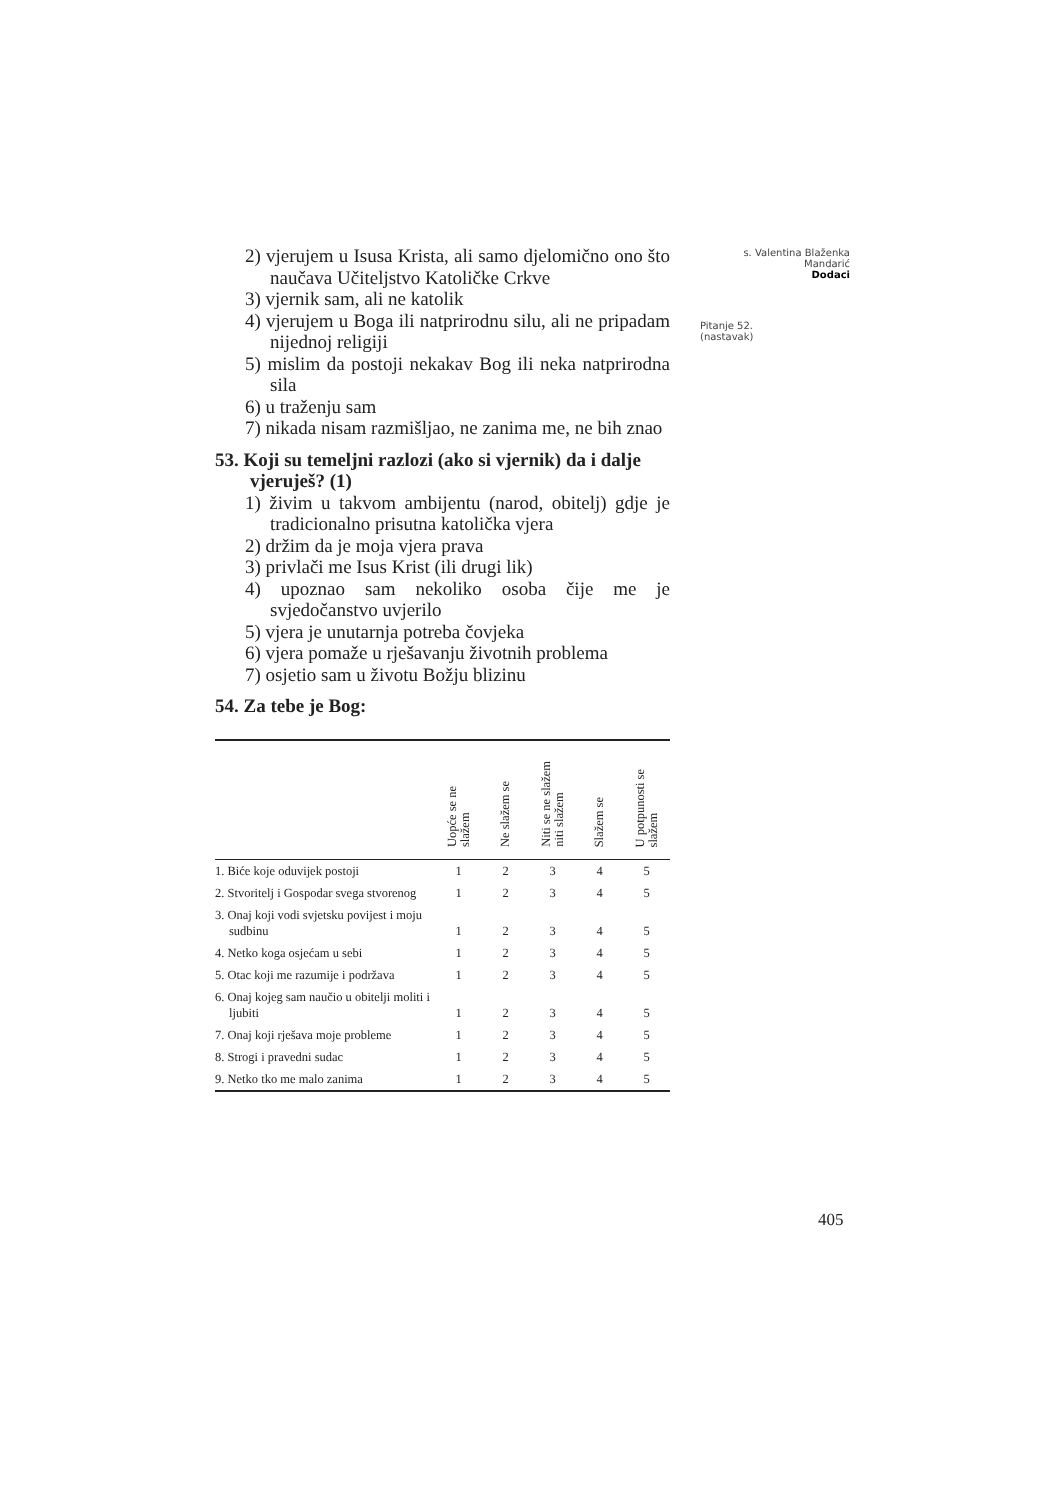2) vjerujem u Isusa Krista, ali samo djelomično ono što naučava Učiteljstvo Katoličke Crkve
3) vjernik sam, ali ne katolik
4) vjerujem u Boga ili natprirodnu silu, ali ne pripadam nijednoj religiji
5) mislim da postoji nekakav Bog ili neka natprirodna sila
6) u traženju sam
7) nikada nisam razmišljao, ne zanima me, ne bih znao
53. Koji su temeljni razlozi (ako si vjernik) da i dalje vjeruješ? (1)
1) živim u takvom ambijentu (narod, obitelj) gdje je tradicionalno prisutna katolička vjera
2) držim da je moja vjera prava
3) privlači me Isus Krist (ili drugi lik)
4) upoznao sam nekoliko osoba čije me je svjedočanstvo uvjerilo
5) vjera je unutarnja potreba čovjeka
6) vjera pomaže u rješavanju životnih problema
7) osjetio sam u životu Božju blizinu
54. Za tebe je Bog:
| | Uopće se ne slažem | Ne slažem se | Niti se ne slažem niti slažem | Slažem se | U potpunosti se slažem |
| --- | --- | --- | --- | --- | --- |
| 1. Biće koje oduvijek postoji | 1 | 2 | 3 | 4 | 5 |
| 2. Stvoritelj i Gospodar svega stvorenog | 1 | 2 | 3 | 4 | 5 |
| 3. Onaj koji vodi svjetsku povijest i moju sudbinu | 1 | 2 | 3 | 4 | 5 |
| 4. Netko koga osjećam u sebi | 1 | 2 | 3 | 4 | 5 |
| 5. Otac koji me razumije i podržava | 1 | 2 | 3 | 4 | 5 |
| 6. Onaj kojeg sam naučio u obitelji moliti i ljubiti | 1 | 2 | 3 | 4 | 5 |
| 7. Onaj koji rješava moje probleme | 1 | 2 | 3 | 4 | 5 |
| 8. Strogi i pravedni sudac | 1 | 2 | 3 | 4 | 5 |
| 9. Netko tko me malo zanima | 1 | 2 | 3 | 4 | 5 |
s. Valentina Blaženka Mandarić
Dodaci
Pitanje 52.
(nastavak)
405